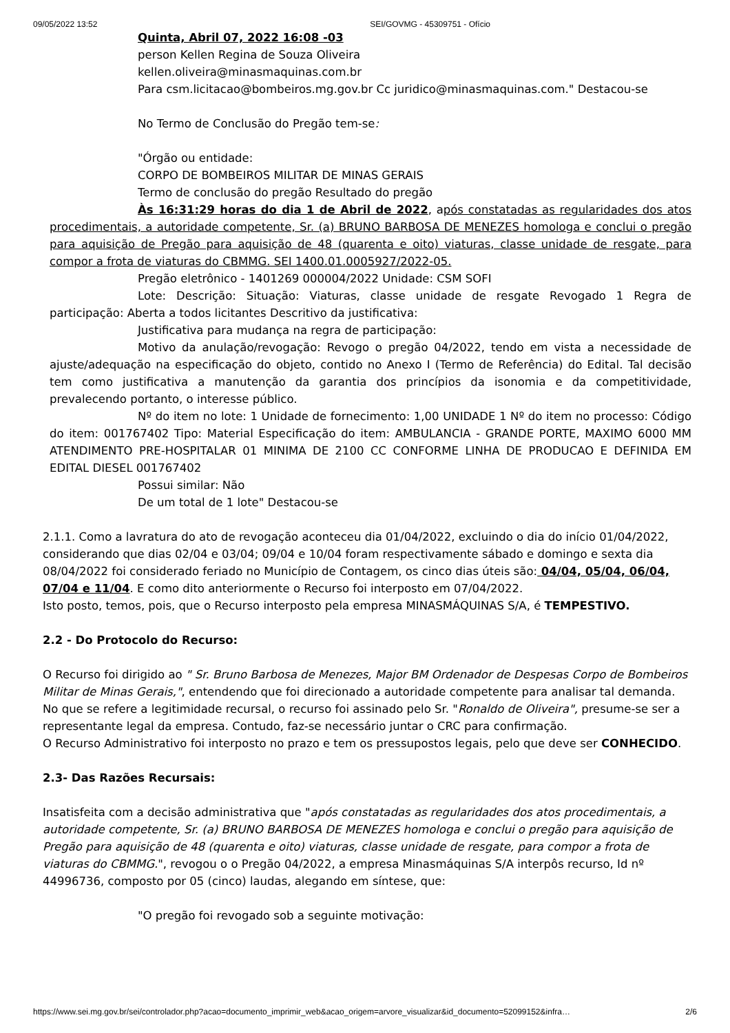09/05/2022 13:52 SEI/GOVMG - 45309751 - Ofício
Quinta, Abril 07, 2022 16:08 -03
person Kellen Regina de Souza Oliveira
kellen.oliveira@minasmaquinas.com.br
Para csm.licitacao@bombeiros.mg.gov.br Cc juridico@minasmaquinas.com." Destacou-se
No Termo de Conclusão do Pregão tem-se:
"Órgão ou entidade:
CORPO DE BOMBEIROS MILITAR DE MINAS GERAIS
Termo de conclusão do pregão Resultado do pregão
Às 16:31:29 horas do dia 1 de Abril de 2022, após constatadas as regularidades dos atos procedimentais, a autoridade competente, Sr. (a) BRUNO BARBOSA DE MENEZES homologa e conclui o pregão para aquisição de Pregão para aquisição de 48 (quarenta e oito) viaturas, classe unidade de resgate, para compor a frota de viaturas do CBMMG. SEI 1400.01.0005927/2022-05.
Pregão eletrônico - 1401269 000004/2022 Unidade: CSM SOFI
Lote: Descrição: Situação: Viaturas, classe unidade de resgate Revogado 1 Regra de participação: Aberta a todos licitantes Descritivo da justificativa:
Justificativa para mudança na regra de participação:
Motivo da anulação/revogação: Revogo o pregão 04/2022, tendo em vista a necessidade de ajuste/adequação na especificação do objeto, contido no Anexo I (Termo de Referência) do Edital. Tal decisão tem como justificativa a manutenção da garantia dos princípios da isonomia e da competitividade, prevalecendo portanto, o interesse público.
Nº do item no lote: 1 Unidade de fornecimento: 1,00 UNIDADE 1 Nº do item no processo: Código do item: 001767402 Tipo: Material Especificação do item: AMBULANCIA - GRANDE PORTE, MAXIMO 6000 MM ATENDIMENTO PRE-HOSPITALAR 01 MINIMA DE 2100 CC CONFORME LINHA DE PRODUCAO E DEFINIDA EM EDITAL DIESEL 001767402
Possui similar: Não
De um total de 1 lote" Destacou-se
2.1.1. Como a lavratura do ato de revogação aconteceu dia 01/04/2022, excluindo o dia do início 01/04/2022, considerando que dias 02/04 e 03/04; 09/04 e 10/04 foram respectivamente sábado e domingo e sexta dia 08/04/2022 foi considerado feriado no Município de Contagem, os cinco dias úteis são: 04/04, 05/04, 06/04, 07/04 e 11/04. E como dito anteriormente o Recurso foi interposto em 07/04/2022.
Isto posto, temos, pois, que o Recurso interposto pela empresa MINASMÁQUINAS S/A, é TEMPESTIVO.
2.2 - Do Protocolo do Recurso:
O Recurso foi dirigido ao " Sr. Bruno Barbosa de Menezes, Major BM Ordenador de Despesas Corpo de Bombeiros Militar de Minas Gerais,", entendendo que foi direcionado a autoridade competente para analisar tal demanda.
No que se refere a legitimidade recursal, o recurso foi assinado pelo Sr. "Ronaldo de Oliveira", presume-se ser a representante legal da empresa. Contudo, faz-se necessário juntar o CRC para confirmação.
O Recurso Administrativo foi interposto no prazo e tem os pressupostos legais, pelo que deve ser CONHECIDO.
2.3- Das Razões Recursais:
Insatisfeita com a decisão administrativa que "após constatadas as regularidades dos atos procedimentais, a autoridade competente, Sr. (a) BRUNO BARBOSA DE MENEZES homologa e conclui o pregão para aquisição de Pregão para aquisição de 48 (quarenta e oito) viaturas, classe unidade de resgate, para compor a frota de viaturas do CBMMG.", revogou o o Pregão 04/2022, a empresa Minasmáquinas S/A interpôs recurso, Id nº 44996736, composto por 05 (cinco) laudas, alegando em síntese, que:
"O pregão foi revogado sob a seguinte motivação:
https://www.sei.mg.gov.br/sei/controlador.php?acao=documento_imprimir_web&acao_origem=arvore_visualizar&id_documento=52099152&infra… 2/6